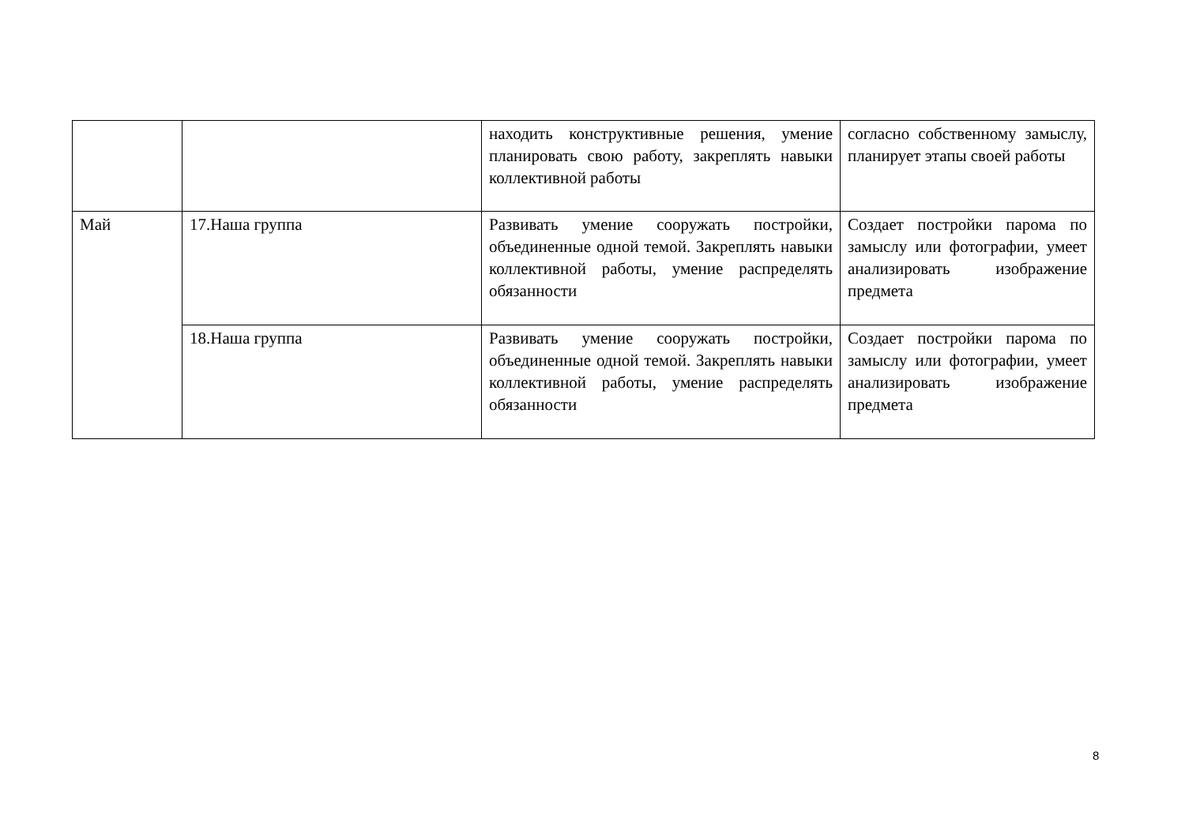| | | находить конструктивные решения, умение планировать свою работу, закреплять навыки коллективной работы | согласно собственному замыслу, планирует этапы своей работы |
| Май | 17.Наша группа | Развивать умение сооружать постройки, объединенные одной темой. Закреплять навыки коллективной работы, умение распределять обязанности | Создает постройки парома по замыслу или фотографии, умеет анализировать изображение предмета |
| | 18.Наша группа | Развивать умение сооружать постройки, объединенные одной темой. Закреплять навыки коллективной работы, умение распределять обязанности | Создает постройки парома по замыслу или фотографии, умеет анализировать изображение предмета |
8